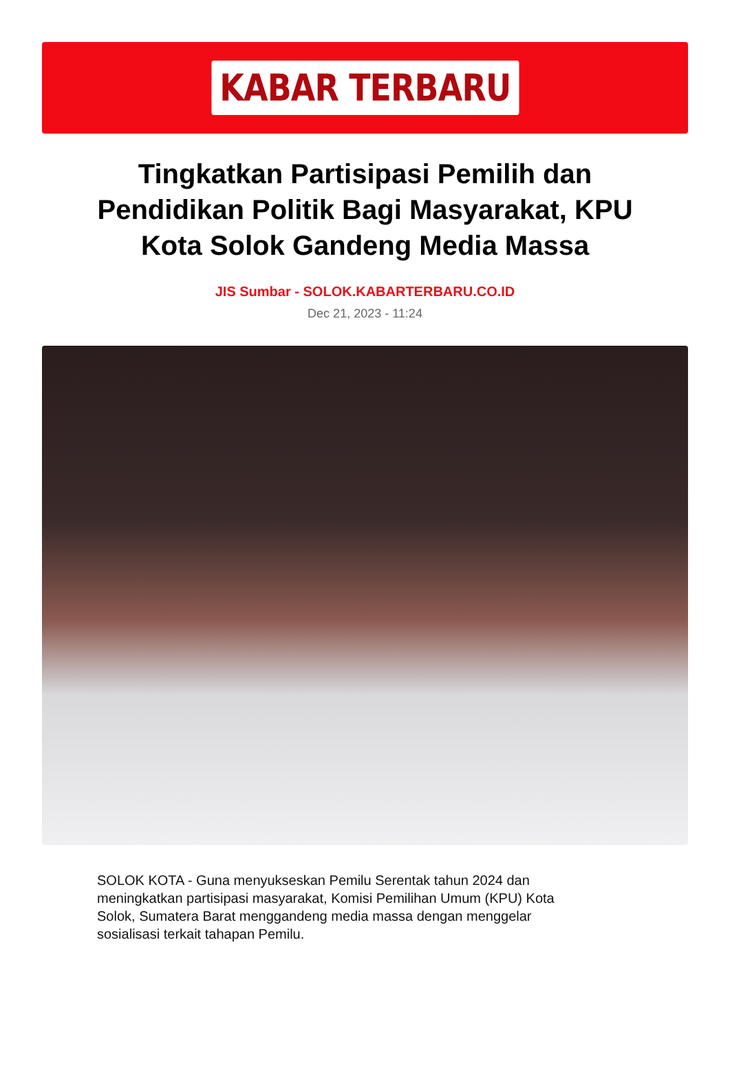KABAR TERBARU
Tingkatkan Partisipasi Pemilih dan Pendidikan Politik Bagi Masyarakat, KPU Kota Solok Gandeng Media Massa
JIS Sumbar - SOLOK.KABARTERBARU.CO.ID
Dec 21, 2023 - 11:24
SOLOK KOTA - Guna menyukseskan Pemilu Serentak tahun 2024 dan meningkatkan partisipasi masyarakat, Komisi Pemilihan Umum (KPU) Kota Solok, Sumatera Barat menggandeng media massa dengan menggelar sosialisasi terkait tahapan Pemilu.